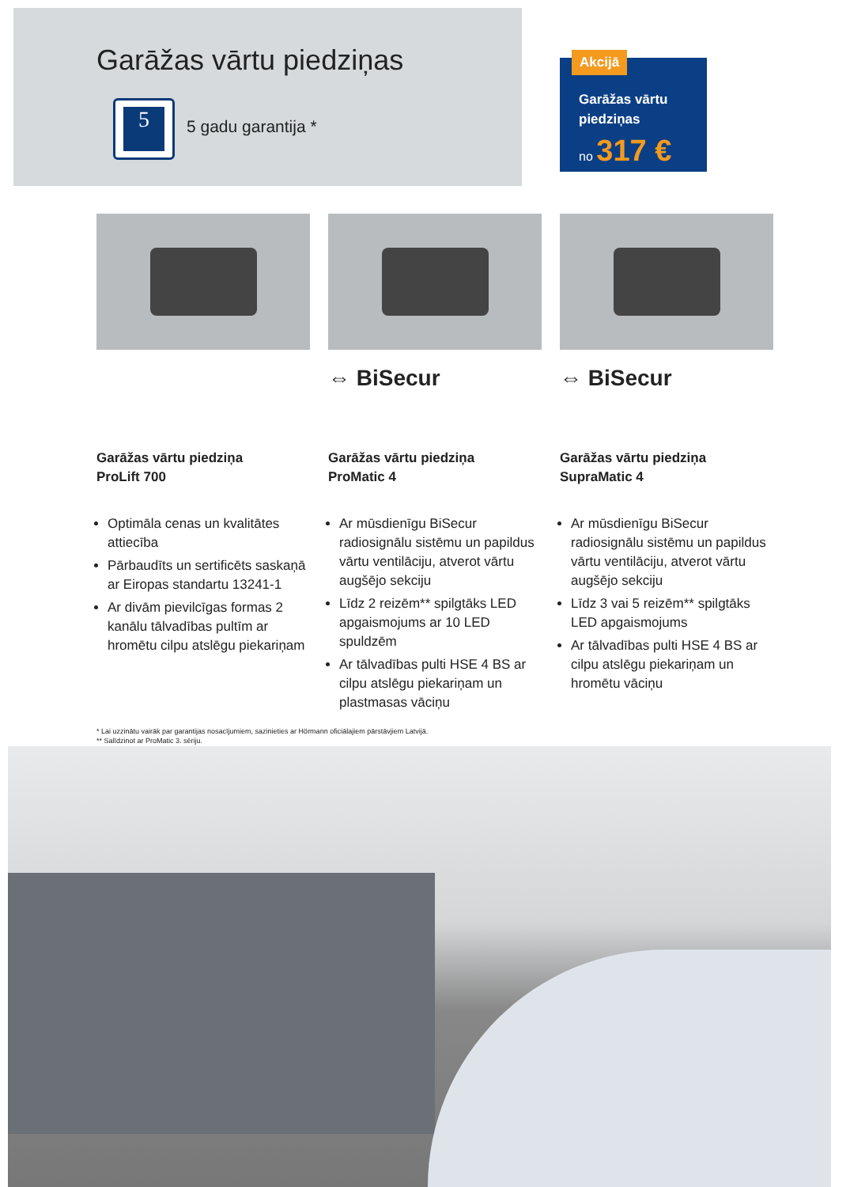Garāžas vārtu piedziņas
5
5 gadu garantija *
Garāžas vārtu
piedziņas
no 317 €
Akcijā
Garāžas vārtu piedziņa
ProLift 700
Optimāla cenas un kvalitātes attiecība
Pārbaudīts un sertificēts saskaņā ar Eiropas standartu 13241-1
Ar divām pievilcīgas formas 2 kanālu tālvadības pultīm ar hromētu cilpu atslēgu piekariņam
⇔ BiSecur
Garāžas vārtu piedziņa
ProMatic 4
Ar mūsdienīgu BiSecur radiosignālu sistēmu un papildus vārtu ventilāciju, atverot vārtu augšējo sekciju
Līdz 2 reizēm** spilgtāks LED apgaismojums ar 10 LED spuldzēm
Ar tālvadības pulti HSE 4 BS ar cilpu atslēgu piekariņam un plastmasas vāciņu
⇔ BiSecur
Garāžas vārtu piedziņa
SupraMatic 4
Ar mūsdienīgu BiSecur radiosignālu sistēmu un papildus vārtu ventilāciju, atverot vārtu augšējo sekciju
Līdz 3 vai 5 reizēm** spilgtāks LED apgaismojums
Ar tālvadības pulti HSE 4 BS ar cilpu atslēgu piekariņam un hromētu vāciņu
* Lai uzzinātu vairāk par garantijas nosacījumiem, sazinieties ar Hörmann oficiālajiem pārstāvjiem Latvijā.
** Salīdzinot ar ProMatic 3. sēriju.